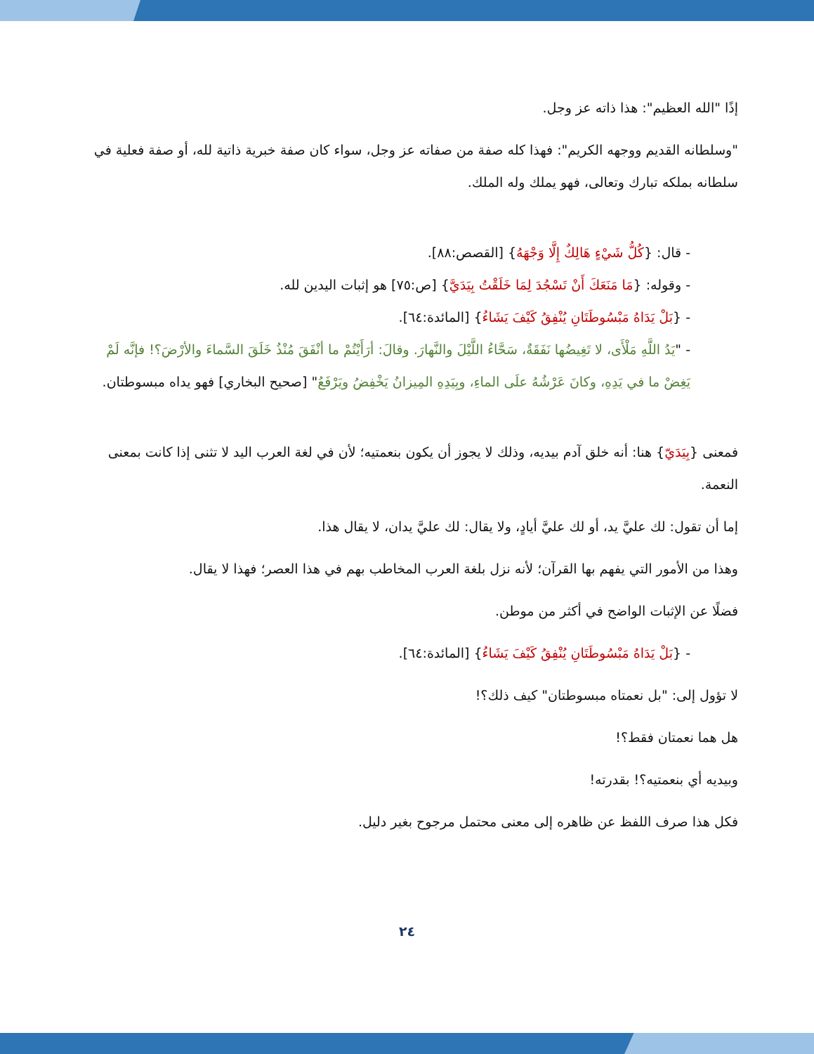إذًا "الله العظيم": هذا ذاته عز وجل.
"وسلطانه القديم ووجهه الكريم": فهذا كله صفة من صفاته عز وجل، سواء كان صفة خبرية ذاتية لله، أو صفة فعلية في سلطانه بملكه تبارك وتعالى، فهو يملك وله الملك.
- قال: {كُلُّ شَيْءٍ هَالِكٌ إِلَّا وَجْهَهُ} [القصص:٨٨].
- وقوله: {مَا مَنَعَكَ أَنْ تَسْجُدَ لِمَا خَلَقْتُ بِيَدَيَّ} [ص:٧٥] هو إثبات اليدين لله.
- {بَلْ يَدَاهُ مَبْسُوطَتَانِ يُنْفِقُ كَيْفَ يَشَاءُ} [المائدة:٦٤].
- "يَدُ اللَّهِ مَلْأَى، لا تَغِيضُها نَفَقَةٌ، سَحَّاءُ اللَّيْلَ والنَّهارَ. وقالَ: أرَأَيْتُمْ ما أنْفَقَ مُنْذُ خَلَقَ السَّماءَ والأرْضَ؟! فإنَّه لَمْ يَغِضْ ما في يَدِهِ، وكانَ عَرْشُهُ علَى الماءِ، وبِيَدِهِ المِيزانُ يَخْفِضُ ويَرْفَعُ" [صحيح البخاري] فهو يداه مبسوطتان.
فمعنى {بِيَدَيّ} هنا: أنه خلق آدم بيديه، وذلك لا يجوز أن يكون بنعمتيه؛ لأن في لغة العرب اليد لا تثنى إذا كانت بمعنى النعمة.
إما أن تقول: لك عليَّ يد، أو لك عليَّ أيادٍ، ولا يقال: لك عليَّ يدان، لا يقال هذا.
وهذا من الأمور التي يفهم بها القرآن؛ لأنه نزل بلغة العرب المخاطب بهم في هذا العصر؛ فهذا لا يقال.
فضلًا عن الإثبات الواضح في أكثر من موطن.
- {بَلْ يَدَاهُ مَبْسُوطَتَانِ يُنْفِقُ كَيْفَ يَشَاءُ} [المائدة:٦٤].
لا تؤول إلى: "بل نعمتاه مبسوطتان" كيف ذلك؟!
هل هما نعمتان فقط؟!
وبيديه أي بنعمتيه؟! بقدرته!
فكل هذا صرف اللفظ عن ظاهره إلى معنى محتمل مرجوح بغير دليل.
٢٤